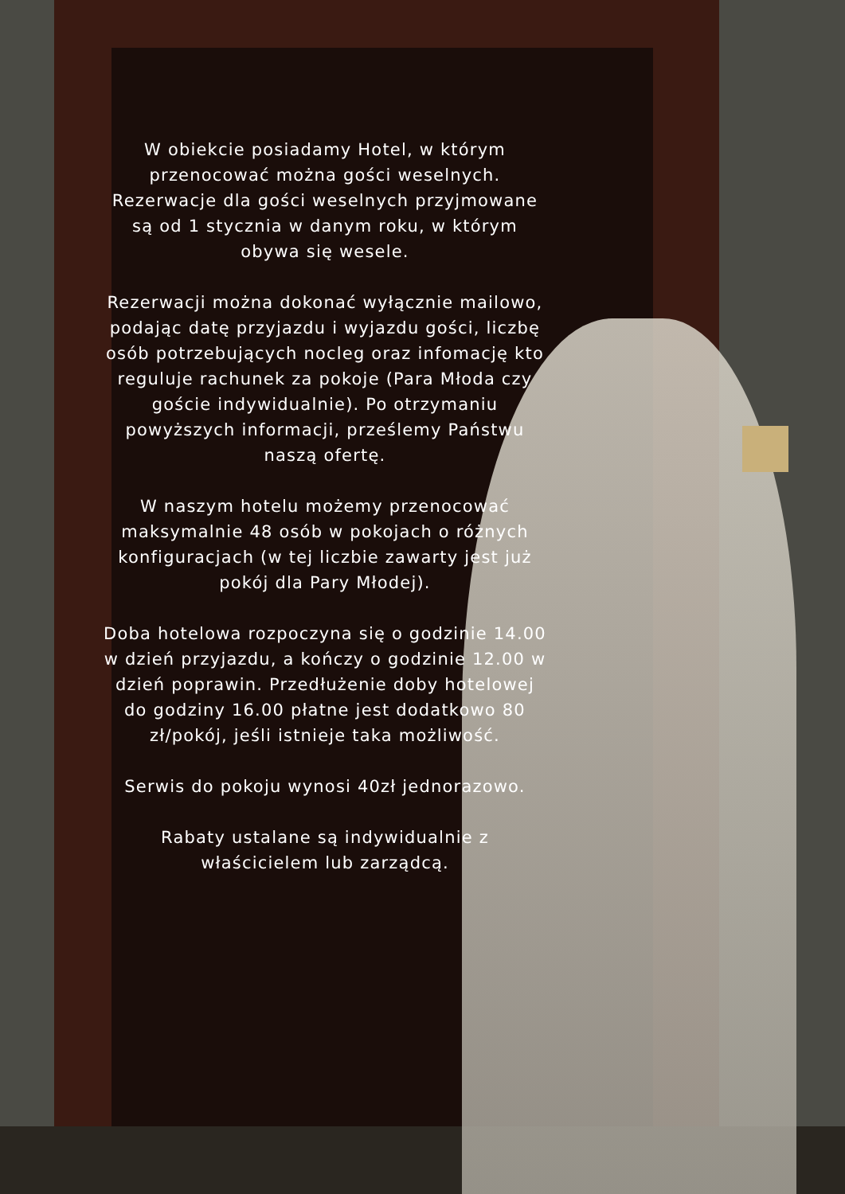W obiekcie posiadamy Hotel, w którym przenocować można gości weselnych. Rezerwacje dla gości weselnych przyjmowane są od 1 stycznia w danym roku, w którym obywa się wesele.
Rezerwacji można dokonać wyłącznie mailowo, podając datę przyjazdu i wyjazdu gości, liczbę osób potrzebujących nocleg oraz infomację kto reguluje rachunek za pokoje (Para Młoda czy goście indywidualnie). Po otrzymaniu powyższych informacji, prześlemy Państwu naszą ofertę.
W naszym hotelu możemy przenocować maksymalnie 48 osób w pokojach o różnych konfiguracjach (w tej liczbie zawarty jest już pokój dla Pary Młodej).
Doba hotelowa rozpoczyna się o godzinie 14.00 w dzień przyjazdu, a kończy o godzinie 12.00 w dzień poprawin. Przedłużenie doby hotelowej do godziny 16.00 płatne jest dodatkowo 80 zł/pokój, jeśli istnieje taka możliwość.
Serwis do pokoju wynosi 40zł jednorazowo.
Rabaty ustalane są indywidualnie z właścicielem lub zarządcą.